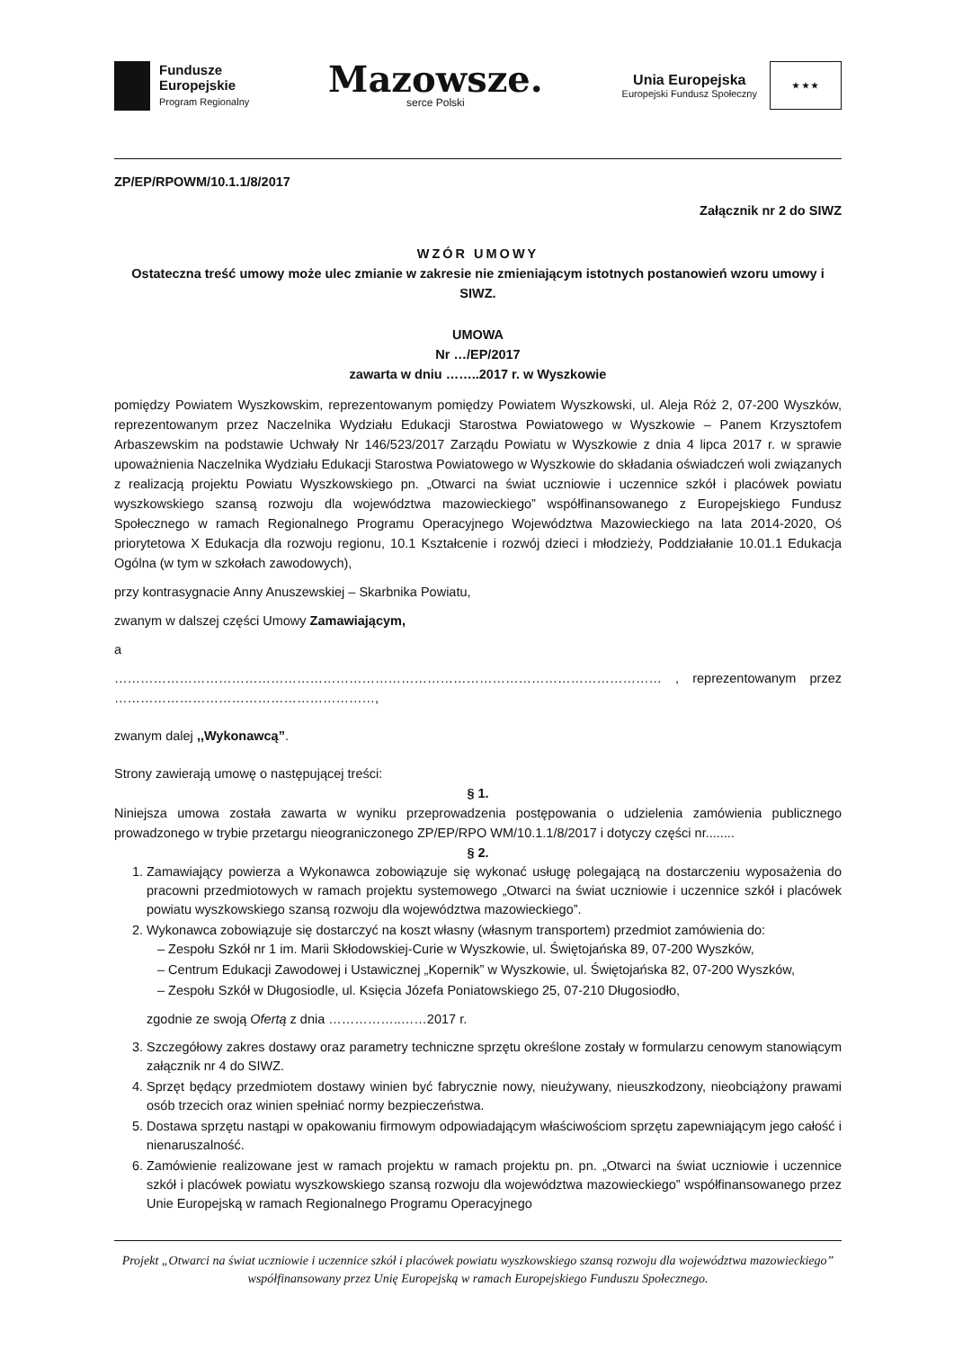Fundusze
Europejskie
Program Regionalny
Mazowsze.
serce Polski
Unia Europejska
Europejski Fundusz Społeczny
★ ★ ★
ZP/EP/RPOWM/10.1.1/8/2017
Załącznik nr 2 do SIWZ
WZÓR UMOWY
Ostateczna treść umowy może ulec zmianie w zakresie nie zmieniającym istotnych postanowień wzoru umowy i SIWZ.
UMOWA
Nr …/EP/2017
zawarta w dniu ……..2017 r. w Wyszkowie
pomiędzy Powiatem Wyszkowskim, reprezentowanym pomiędzy Powiatem Wyszkowski, ul. Aleja Róż 2, 07-200 Wyszków, reprezentowanym przez Naczelnika Wydziału Edukacji Starostwa Powiatowego w Wyszkowie – Panem Krzysztofem Arbaszewskim na podstawie Uchwały Nr 146/523/2017 Zarządu Powiatu w Wyszkowie z dnia 4 lipca 2017 r. w sprawie upoważnienia Naczelnika Wydziału Edukacji Starostwa Powiatowego w Wyszkowie do składania oświadczeń woli związanych z realizacją projektu Powiatu Wyszkowskiego pn. „Otwarci na świat uczniowie i uczennice szkół i placówek powiatu wyszkowskiego szansą rozwoju dla województwa mazowieckiego” współfinansowanego z Europejskiego Fundusz Społecznego w ramach Regionalnego Programu Operacyjnego Województwa Mazowieckiego na lata 2014-2020, Oś priorytetowa X Edukacja dla rozwoju regionu, 10.1 Kształcenie i rozwój dzieci i młodzieży, Poddziałanie 10.01.1 Edukacja Ogólna (w tym w szkołach zawodowych),
przy kontrasygnacie Anny Anuszewskiej – Skarbnika Powiatu,
zwanym w dalszej części Umowy Zamawiającym,
a
……………………………………………………………………………………………………………… , reprezentowanym przez ……………………………………………………,
zwanym dalej ,,Wykonawcą”.
Strony zawierają umowę o następującej treści:
§ 1.
Niniejsza umowa została zawarta w wyniku przeprowadzenia postępowania o udzielenia zamówienia publicznego prowadzonego w trybie przetargu nieograniczonego ZP/EP/RPO WM/10.1.1/8/2017 i dotyczy części nr........
§ 2.
1. Zamawiający powierza a Wykonawca zobowiązuje się wykonać usługę polegającą na dostarczeniu wyposażenia do pracowni przedmiotowych w ramach projektu systemowego „Otwarci na świat uczniowie i uczennice szkół i placówek powiatu wyszkowskiego szansą rozwoju dla województwa mazowieckiego”.
2. Wykonawca zobowiązuje się dostarczyć na koszt własny (własnym transportem) przedmiot zamówienia do:
– Zespołu Szkół nr 1 im. Marii Skłodowskiej-Curie w Wyszkowie, ul. Świętojańska 89, 07-200 Wyszków,
– Centrum Edukacji Zawodowej i Ustawicznej „Kopernik” w Wyszkowie, ul. Świętojańska 82, 07-200 Wyszków,
– Zespołu Szkół w Długosiodle, ul. Księcia Józefa Poniatowskiego 25, 07-210 Długosiodło,
zgodnie ze swoją Ofertą z dnia ……………..……2017 r.
3. Szczegółowy zakres dostawy oraz parametry techniczne sprzętu określone zostały w formularzu cenowym stanowiącym załącznik nr 4 do SIWZ.
4. Sprzęt będący przedmiotem dostawy winien być fabrycznie nowy, nieużywany, nieuszkodzony, nieobciążony prawami osób trzecich oraz winien spełniać normy bezpieczeństwa.
5. Dostawa sprzętu nastąpi w opakowaniu firmowym odpowiadającym właściwościom sprzętu zapewniającym jego całość i nienaruszalność.
6. Zamówienie realizowane jest w ramach projektu w ramach projektu pn. pn. „Otwarci na świat uczniowie i uczennice szkół i placówek powiatu wyszkowskiego szansą rozwoju dla województwa mazowieckiego” współfinansowanego przez Unie Europejską w ramach Regionalnego Programu Operacyjnego
Projekt „Otwarci na świat uczniowie i uczennice szkół i placówek powiatu wyszkowskiego szansą rozwoju dla województwa mazowieckiego” współfinansowany przez Unię Europejską w ramach Europejskiego Funduszu Społecznego.